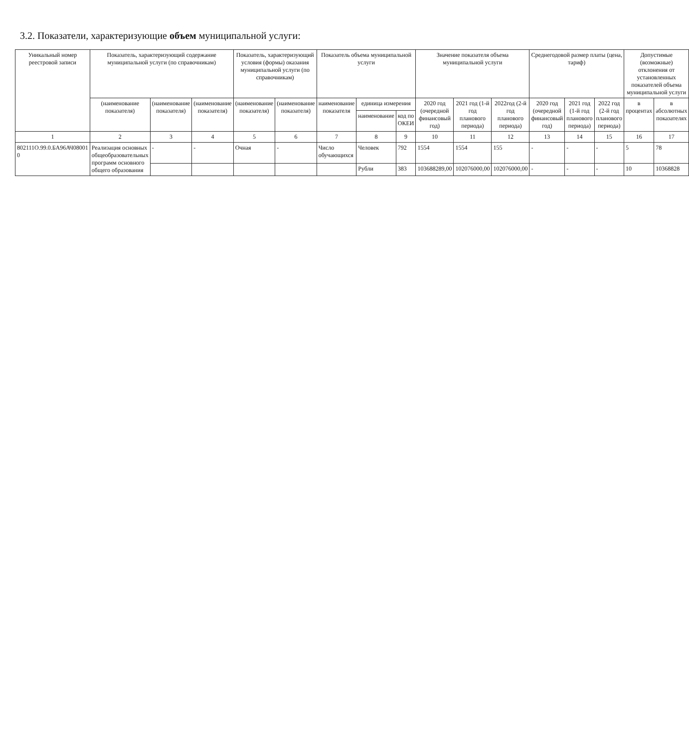3.2. Показатели, характеризующие объем муниципальной услуги:
| Уникальный номер реестровой записи | Показатель, характеризующий содержание муниципальной услуги (по справочникам) | | | Показатель, характеризующий условия (формы) оказания муниципальной услуги (по справочникам) | | Показатель объема муниципальной услуги | | | Значение показателя объема муниципальной услуги | | | Среднегодовой размер платы (цена, тариф) | | | Допустимые (возможные) отклонения от установленных показателей объема муниципальной услуги | |
| --- | --- | --- | --- | --- | --- | --- | --- | --- | --- | --- | --- | --- | --- | --- | --- | --- |
| | (наименование показателя) | (наименование показателя) | (наименование показателя) | (наименование показателя) | (наименование показателя) | наименование показателя | единица измерения | | 2020 год (очередной финансовый год) | 2021 год (1-й год планового периода) | 2022год (2-й год планового периода) | 2020 год (очередной финансовый год) | 2021 год (1-й год планового периода) | 2022 год (2-й год планового периода) | в процентах | в абсолютных показателях |
| | | | | | | | наименование | код по ОКЕИ | | | | | | | | |
| 1 | 2 | 3 | 4 | 5 | 6 | 7 | 8 | 9 | 10 | 11 | 12 | 13 | 14 | 15 | 16 | 17 |
| 802111О.99.0.БА96АЧ08001 0 | Реализация основных общеобразовательных программ основного общего образования | - | - | Очная | - | Число обучающихся | Человек | 792 | 1554 | 1554 | 155 | - | - | - | 5 | 78 |
| | | | | | | | Рубли | 383 | 103688289,00 | 102076000,00 | 102076000,00 | - | - | - | 10 | 10368828 |